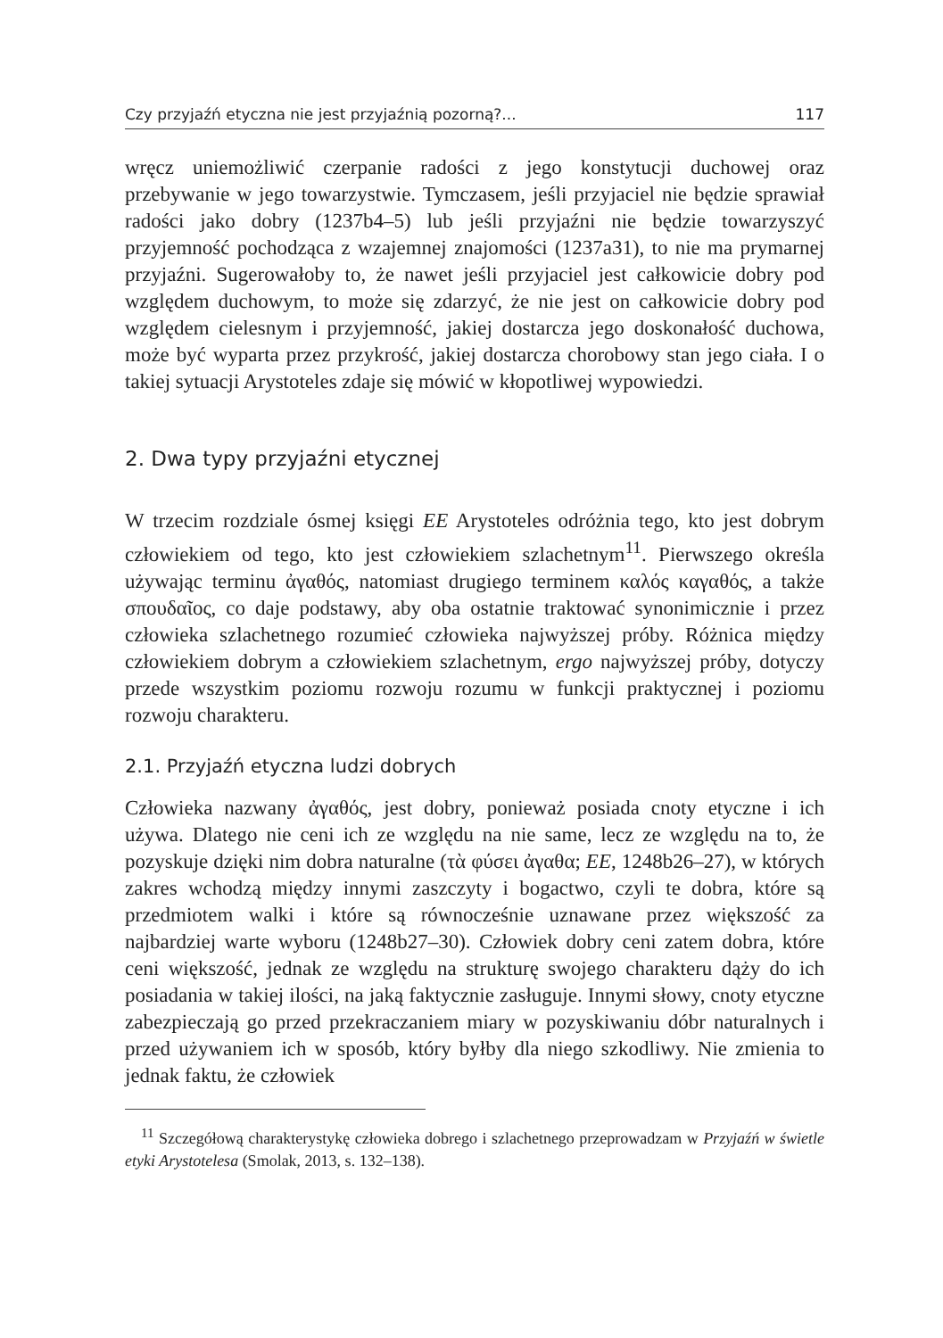Czy przyjaźń etyczna nie jest przyjaźnią pozorną?... 117
wręcz uniemożliwić czerpanie radości z jego konstytucji duchowej oraz przebywanie w jego towarzystwie. Tymczasem, jeśli przyjaciel nie będzie sprawiał radości jako dobry (1237b4–5) lub jeśli przyjaźni nie będzie towarzyszyć przyjemność pochodząca z wzajemnej znajomości (1237a31), to nie ma prymarnej przyjaźni. Sugerowałoby to, że nawet jeśli przyjaciel jest całkowicie dobry pod względem duchowym, to może się zdarzyć, że nie jest on całkowicie dobry pod względem cielesnym i przyjemność, jakiej dostarcza jego doskonałość duchowa, może być wyparta przez przykrość, jakiej dostarcza chorobowy stan jego ciała. I o takiej sytuacji Arystoteles zdaje się mówić w kłopotliwej wypowiedzi.
2. Dwa typy przyjaźni etycznej
W trzecim rozdziale ósmej księgi EE Arystoteles odróżnia tego, kto jest dobrym człowiekiem od tego, kto jest człowiekiem szlachetnym<sup>11</sup>. Pierwszego określa używając terminu ἀγαθός, natomiast drugiego terminem καλός καγαθός, a także σπουδαῖος, co daje podstawy, aby oba ostatnie traktować synonimicznie i przez człowieka szlachetnego rozumieć człowieka najwyższej próby. Różnica między człowiekiem dobrym a człowiekiem szlachetnym, ergo najwyższej próby, dotyczy przede wszystkim poziomu rozwoju rozumu w funkcji praktycznej i poziomu rozwoju charakteru.
2.1. Przyjaźń etyczna ludzi dobrych
Człowieka nazwany ἀγαθός, jest dobry, ponieważ posiada cnoty etyczne i ich używa. Dlatego nie ceni ich ze względu na nie same, lecz ze względu na to, że pozyskuje dzięki nim dobra naturalne (τὰ φύσει ἀγαθα; EE, 1248b26–27), w których zakres wchodzą między innymi zaszczyty i bogactwo, czyli te dobra, które są przedmiotem walki i które są równocześnie uznawane przez większość za najbardziej warte wyboru (1248b27–30). Człowiek dobry ceni zatem dobra, które ceni większość, jednak ze względu na strukturę swojego charakteru dąży do ich posiadania w takiej ilości, na jaką faktycznie zasługuje. Innymi słowy, cnoty etyczne zabezpieczają go przed przekraczaniem miary w pozyskiwaniu dóbr naturalnych i przed używaniem ich w sposób, który byłby dla niego szkodliwy. Nie zmienia to jednak faktu, że człowiek
<sup>11</sup> Szczegółową charakterystykę człowieka dobrego i szlachetnego przeprowadzam w Przyjaźń w świetle etyki Arystotelesa (Smolak, 2013, s. 132–138).